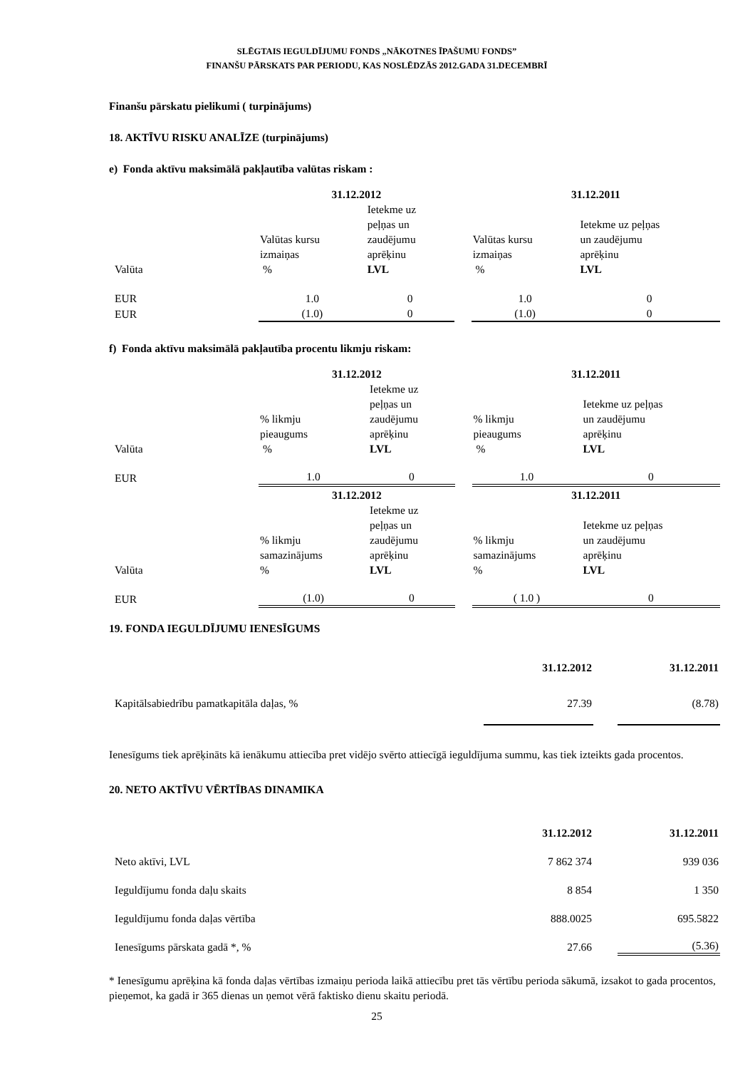SLĒGTAIS IEGULDĪJUMU FONDS „NĀKOTNES ĪPAŠUMU FONDS”
FINANŠU PĀRSKATS PAR PERIODU, KAS NOSLĒDZĀS 2012.GADA 31.DECEMBRĪ
Finanšu pārskatu pielikumi ( turpinājums)
18. AKTĪVU RISKU ANALĪZE (turpinājums)
e) Fonda aktīvu maksimālā pakļautība valūtas riskam :
| | 31.12.2012 | | | 31.12.2011 | |
| Valūta | Valūtas kursu izmaiņas % | Ietekme uz peļņas un zaudējumu aprēķinu LVL | | Valūtas kursu izmaiņas % | Ietekme uz peļņas un zaudējumu aprēķinu LVL |
| EUR | 1.0 | 0 | | 1.0 | 0 |
| EUR | (1.0) | 0 | | (1.0) | 0 |
f) Fonda aktīvu maksimālā pakļautība procentu likmju riskam:
| | 31.12.2012 | | | 31.12.2011 | |
| Valūta | % likmju pieaugums % | Ietekme uz peļņas un zaudējumu aprēķinu LVL | | % likmju pieaugums % | Ietekme uz peļņas un zaudējumu aprēķinu LVL |
| EUR | 1.0 | 0 | | 1.0 | 0 |
| | 31.12.2012 | | | 31.12.2011 | |
| Valūta | % likmju samazinājums % | Ietekme uz peļņas un zaudējumu aprēķinu LVL | | % likmju samazinājums % | Ietekme uz peļņas un zaudējumu aprēķinu LVL |
| EUR | (1.0) | 0 | | ( 1.0 ) | 0 |
19. FONDA IEGULDĪJUMU IENESĪGUMS
| | 31.12.2012 | | 31.12.2011 |
| Kapitālsabiedrību pamatkapitāla daļas, % | 27.39 | | (8.78) |
Ienesīgums tiek aprēķināts kā ienākumu attiecība pret vidējo svērto attiecīgā ieguldījuma summu, kas tiek izteikts gada procentos.
20. NETO AKTĪVU VĒRTĪBAS DINAMIKA
| | 31.12.2012 | | 31.12.2011 |
| Neto aktīvi, LVL | 7 862 374 | | 939 036 |
| Ieguldījumu fonda daļu skaits | 8 854 | | 1 350 |
| Ieguldījumu fonda daļas vērtība | 888.0025 | | 695.5822 |
| Ienesīgums pārskata gadā *, % | 27.66 | | (5.36) |
* Ienesīgumu aprēķina kā fonda daļas vērtības izmaiņu perioda laikā attiecību pret tās vērtību perioda sākumā, izsakot to gada procentos, pieņemot, ka gadā ir 365 dienas un ņemot vērā faktisko dienu skaitu periodā.
25